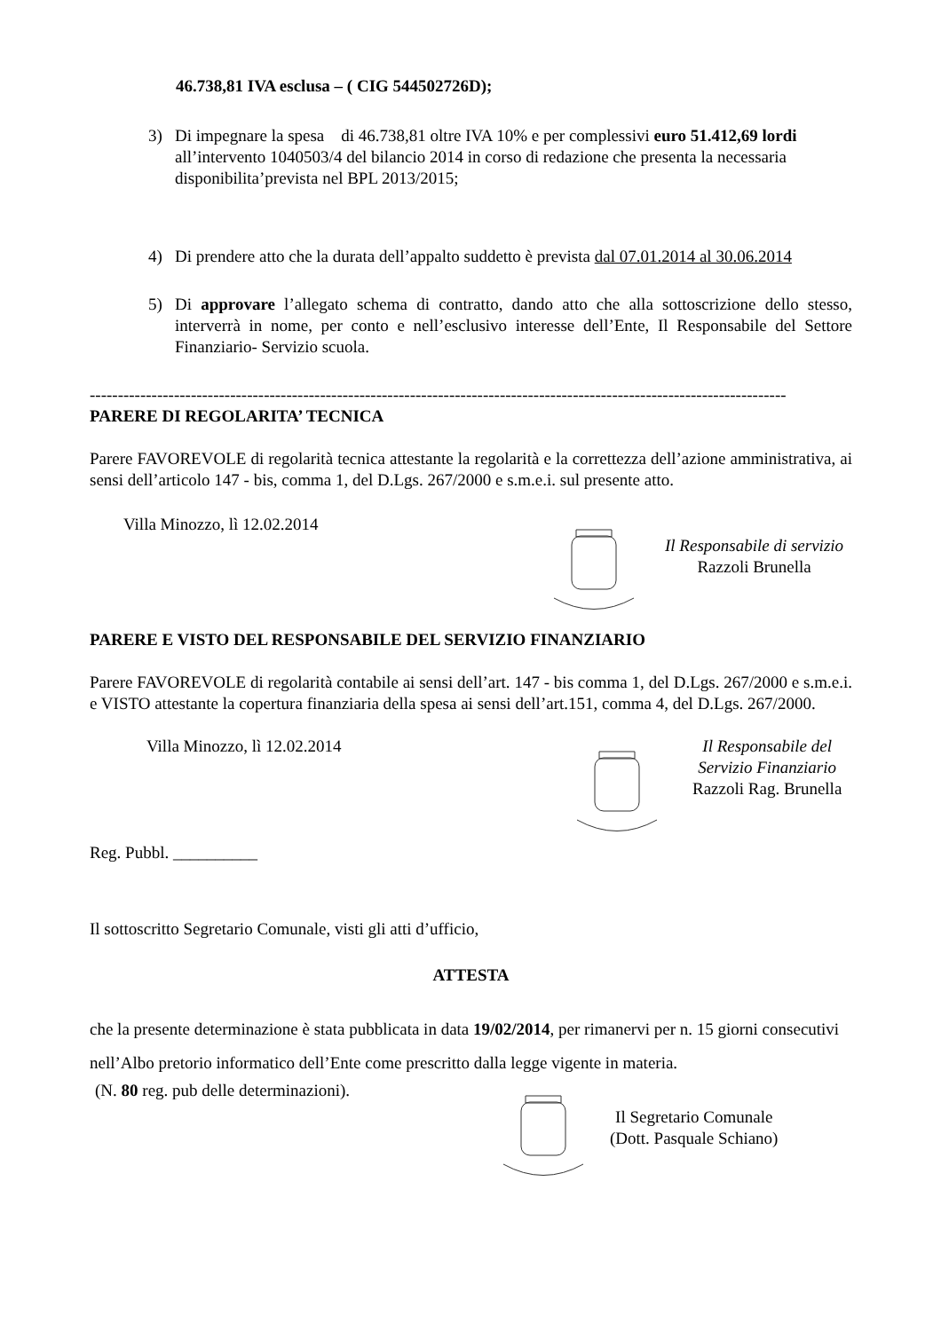46.738,81 IVA esclusa – ( CIG 544502726D);
3) Di impegnare la spesa di 46.738,81 oltre IVA 10% e per complessivi euro 51.412,69 lordi all’intervento 1040503/4 del bilancio 2014 in corso di redazione che presenta la necessaria disponibilita’prevista nel BPL 2013/2015;
4) Di prendere atto che la durata dell’appalto suddetto è prevista dal 07.01.2014 al 30.06.2014
5) Di approvare l’allegato schema di contratto, dando atto che alla sottoscrizione dello stesso, interverrà in nome, per conto e nell’esclusivo interesse dell’Ente, Il Responsabile del Settore Finanziario- Servizio scuola.
----------------------------------------------------------------------------------------------------------------------------
PARERE DI REGOLARITA’ TECNICA
Parere FAVOREVOLE di regolarità tecnica attestante la regolarità e la correttezza dell’azione amministrativa, ai sensi dell’articolo 147 - bis, comma 1, del D.Lgs. 267/2000 e s.m.e.i. sul presente atto.
Villa Minozzo, lì 12.02.2014
Il Responsabile di servizio
Razzoli Brunella
PARERE E VISTO DEL RESPONSABILE DEL SERVIZIO FINANZIARIO
Parere FAVOREVOLE di regolarità contabile ai sensi dell’art. 147 - bis comma 1, del D.Lgs. 267/2000 e s.m.e.i. e VISTO attestante la copertura finanziaria della spesa ai sensi dell’art.151, comma 4, del D.Lgs. 267/2000.
Villa Minozzo, lì 12.02.2014 Il Responsabile del
Servizio Finanziario
Razzoli Rag. Brunella
Reg. Pubbl. __________
Il sottoscritto Segretario Comunale, visti gli atti d’ufficio,
ATTESTA
che la presente determinazione è stata pubblicata in data 19/02/2014, per rimanervi per n. 15 giorni consecutivi nell’Albo pretorio informatico dell’Ente come prescritto dalla legge vigente in materia.
(N. 80 reg. pub delle determinazioni).
Il Segretario Comunale
(Dott. Pasquale Schiano)